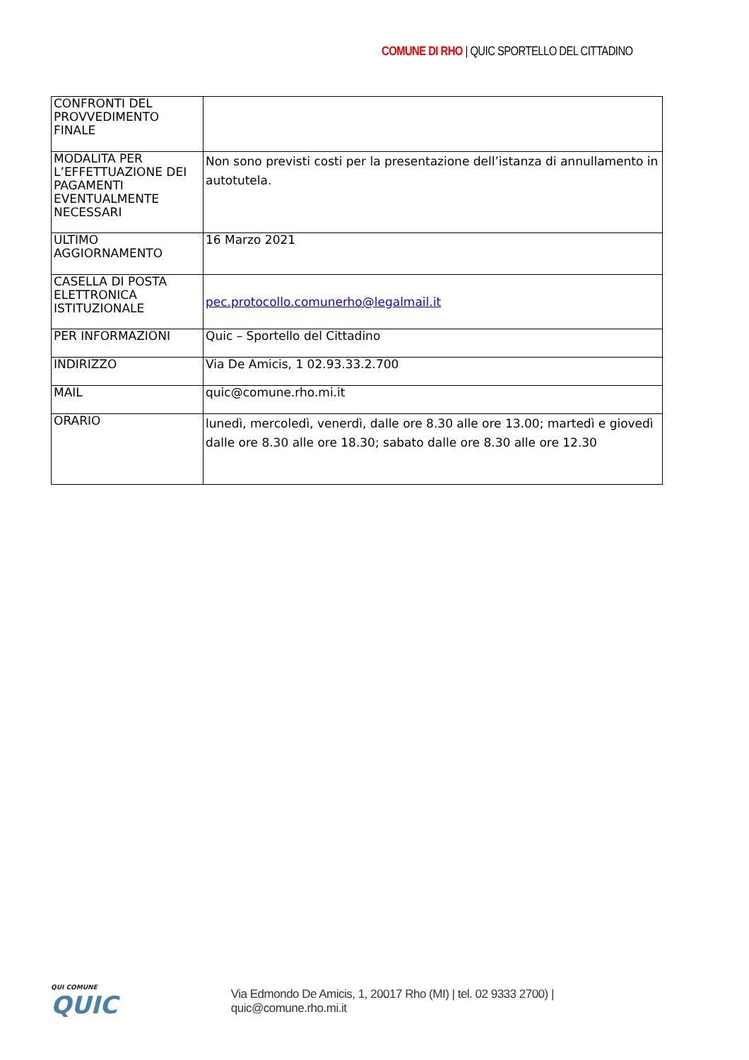COMUNE DI RHO | QUIC SPORTELLO DEL CITTADINO
| CONFRONTI DEL PROVVEDIMENTO FINALE | |
| MODALITA PER L’EFFETTUAZIONE DEI PAGAMENTI EVENTUALMENTE NECESSARI | Non sono previsti costi per la presentazione dell’istanza di annullamento in autotutela. |
| ULTIMO AGGIORNAMENTO | 16 Marzo 2021 |
| CASELLA DI POSTA ELETTRONICA ISTITUZIONALE | pec.protocollo.comunerho@legalmail.it |
| PER INFORMAZIONI | Quic – Sportello del Cittadino |
| INDIRIZZO | Via De Amicis, 1 02.93.33.2.700 |
| MAIL | quic@comune.rho.mi.it |
| ORARIO | lunedì, mercoledì, venerdì, dalle ore 8.30 alle ore 13.00; martedì e giovedì dalle ore 8.30 alle ore 18.30; sabato dalle ore 8.30 alle ore 12.30 |
QUI COMUNE
QUIC
Via Edmondo De Amicis, 1, 20017 Rho (MI) | tel. 02 9333 2700) | quic@comune.rho.mi.it